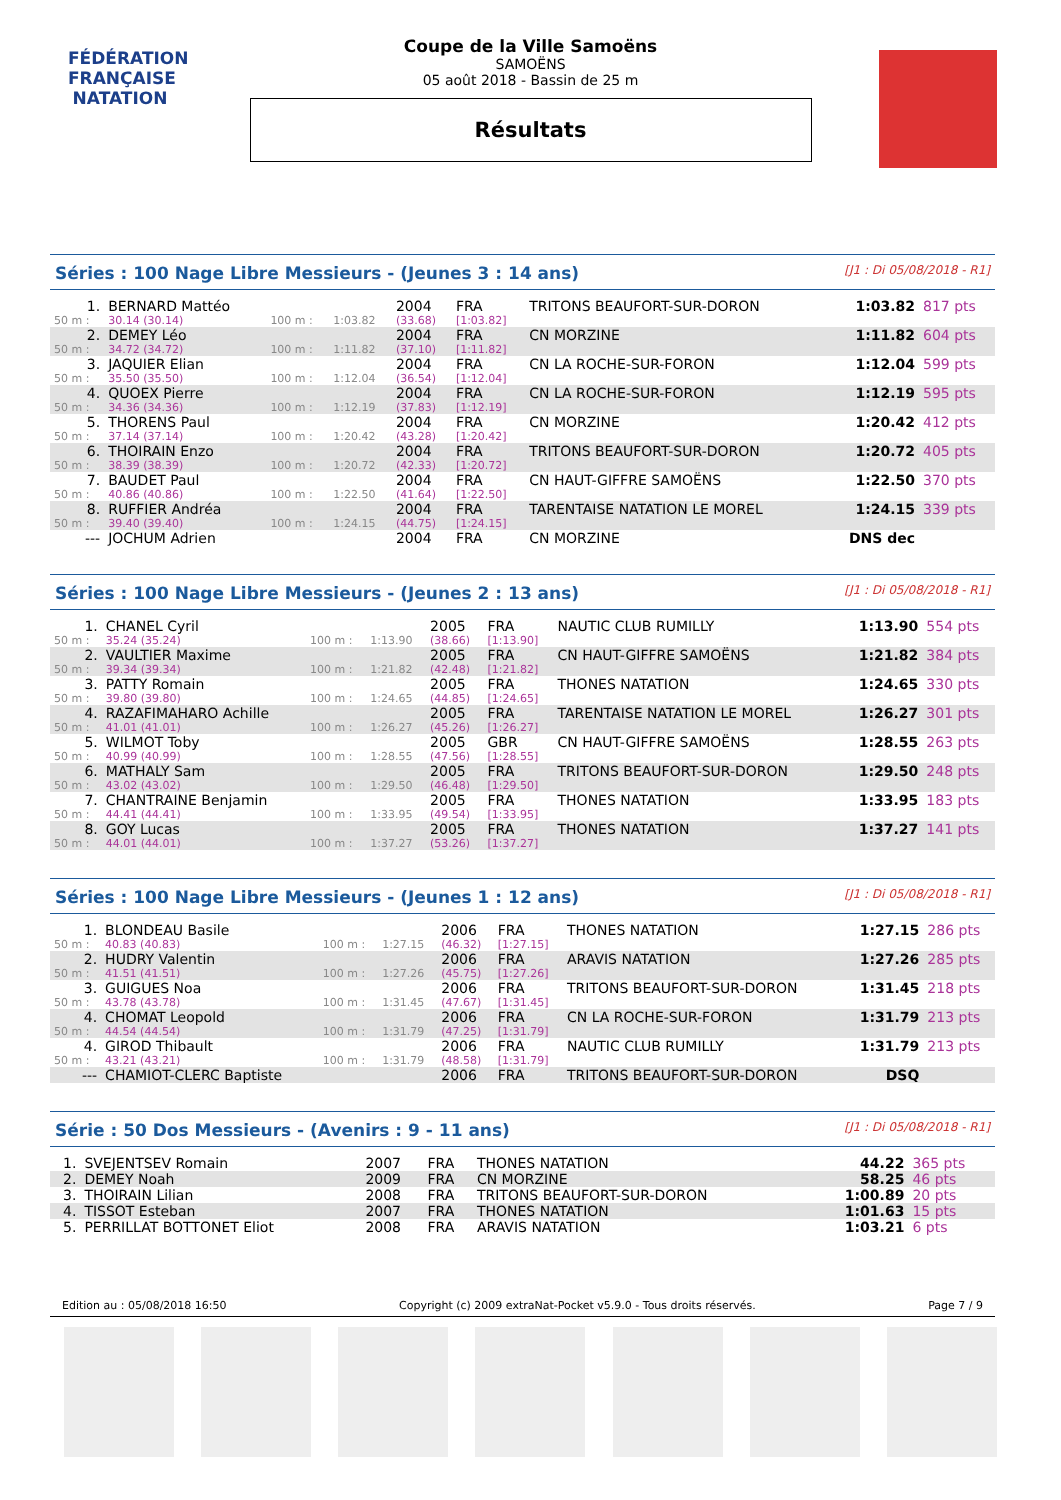FÉDÉRATION FRANÇAISE
NATATION
Coupe de la Ville Samoëns
SAMOËNS
05 août 2018 - Bassin de 25 m
Résultats
Séries : 100 Nage Libre Messieurs - (Jeunes 3 : 14 ans) [J1 : Di 05/08/2018 - R1]
| 1. | BERNARD Mattéo | | | 2004 | FRA | TRITONS BEAUFORT-SUR-DORON | 1:03.82 | 817 pts |
| 50 m : | 30.14 (30.14) | 100 m : | 1:03.82 | (33.68) | [1:03.82] | | | |
| 2. | DEMEY Léo | | | 2004 | FRA | CN MORZINE | 1:11.82 | 604 pts |
| 50 m : | 34.72 (34.72) | 100 m : | 1:11.82 | (37.10) | [1:11.82] | | | |
| 3. | JAQUIER Elian | | | 2004 | FRA | CN LA ROCHE-SUR-FORON | 1:12.04 | 599 pts |
| 50 m : | 35.50 (35.50) | 100 m : | 1:12.04 | (36.54) | [1:12.04] | | | |
| 4. | QUOEX Pierre | | | 2004 | FRA | CN LA ROCHE-SUR-FORON | 1:12.19 | 595 pts |
| 50 m : | 34.36 (34.36) | 100 m : | 1:12.19 | (37.83) | [1:12.19] | | | |
| 5. | THORENS Paul | | | 2004 | FRA | CN MORZINE | 1:20.42 | 412 pts |
| 50 m : | 37.14 (37.14) | 100 m : | 1:20.42 | (43.28) | [1:20.42] | | | |
| 6. | THOIRAIN Enzo | | | 2004 | FRA | TRITONS BEAUFORT-SUR-DORON | 1:20.72 | 405 pts |
| 50 m : | 38.39 (38.39) | 100 m : | 1:20.72 | (42.33) | [1:20.72] | | | |
| 7. | BAUDET Paul | | | 2004 | FRA | CN HAUT-GIFFRE SAMOËNS | 1:22.50 | 370 pts |
| 50 m : | 40.86 (40.86) | 100 m : | 1:22.50 | (41.64) | [1:22.50] | | | |
| 8. | RUFFIER Andréa | | | 2004 | FRA | TARENTAISE NATATION LE MOREL | 1:24.15 | 339 pts |
| 50 m : | 39.40 (39.40) | 100 m : | 1:24.15 | (44.75) | [1:24.15] | | | |
| --- | JOCHUM Adrien | | | 2004 | FRA | CN MORZINE | DNS dec | |
Séries : 100 Nage Libre Messieurs - (Jeunes 2 : 13 ans) [J1 : Di 05/08/2018 - R1]
| 1. | CHANEL Cyril | | | 2005 | FRA | NAUTIC CLUB RUMILLY | 1:13.90 | 554 pts |
| 50 m : | 35.24 (35.24) | 100 m : | 1:13.90 | (38.66) | [1:13.90] | | | |
| 2. | VAULTIER Maxime | | | 2005 | FRA | CN HAUT-GIFFRE SAMOËNS | 1:21.82 | 384 pts |
| 50 m : | 39.34 (39.34) | 100 m : | 1:21.82 | (42.48) | [1:21.82] | | | |
| 3. | PATTY Romain | | | 2005 | FRA | THONES NATATION | 1:24.65 | 330 pts |
| 50 m : | 39.80 (39.80) | 100 m : | 1:24.65 | (44.85) | [1:24.65] | | | |
| 4. | RAZAFIMAHARO Achille | | | 2005 | FRA | TARENTAISE NATATION LE MOREL | 1:26.27 | 301 pts |
| 50 m : | 41.01 (41.01) | 100 m : | 1:26.27 | (45.26) | [1:26.27] | | | |
| 5. | WILMOT Toby | | | 2005 | GBR | CN HAUT-GIFFRE SAMOËNS | 1:28.55 | 263 pts |
| 50 m : | 40.99 (40.99) | 100 m : | 1:28.55 | (47.56) | [1:28.55] | | | |
| 6. | MATHALY Sam | | | 2005 | FRA | TRITONS BEAUFORT-SUR-DORON | 1:29.50 | 248 pts |
| 50 m : | 43.02 (43.02) | 100 m : | 1:29.50 | (46.48) | [1:29.50] | | | |
| 7. | CHANTRAINE Benjamin | | | 2005 | FRA | THONES NATATION | 1:33.95 | 183 pts |
| 50 m : | 44.41 (44.41) | 100 m : | 1:33.95 | (49.54) | [1:33.95] | | | |
| 8. | GOY Lucas | | | 2005 | FRA | THONES NATATION | 1:37.27 | 141 pts |
| 50 m : | 44.01 (44.01) | 100 m : | 1:37.27 | (53.26) | [1:37.27] | | | |
Séries : 100 Nage Libre Messieurs - (Jeunes 1 : 12 ans) [J1 : Di 05/08/2018 - R1]
| 1. | BLONDEAU Basile | | | 2006 | FRA | THONES NATATION | 1:27.15 | 286 pts |
| 50 m : | 40.83 (40.83) | 100 m : | 1:27.15 | (46.32) | [1:27.15] | | | |
| 2. | HUDRY Valentin | | | 2006 | FRA | ARAVIS NATATION | 1:27.26 | 285 pts |
| 50 m : | 41.51 (41.51) | 100 m : | 1:27.26 | (45.75) | [1:27.26] | | | |
| 3. | GUIGUES Noa | | | 2006 | FRA | TRITONS BEAUFORT-SUR-DORON | 1:31.45 | 218 pts |
| 50 m : | 43.78 (43.78) | 100 m : | 1:31.45 | (47.67) | [1:31.45] | | | |
| 4. | CHOMAT Leopold | | | 2006 | FRA | CN LA ROCHE-SUR-FORON | 1:31.79 | 213 pts |
| 50 m : | 44.54 (44.54) | 100 m : | 1:31.79 | (47.25) | [1:31.79] | | | |
| 4. | GIROD Thibault | | | 2006 | FRA | NAUTIC CLUB RUMILLY | 1:31.79 | 213 pts |
| 50 m : | 43.21 (43.21) | 100 m : | 1:31.79 | (48.58) | [1:31.79] | | | |
| --- | CHAMIOT-CLERC Baptiste | | | 2006 | FRA | TRITONS BEAUFORT-SUR-DORON | DSQ | |
Série : 50 Dos Messieurs - (Avenirs : 9 - 11 ans) [J1 : Di 05/08/2018 - R1]
| 1. | SVEJENTSEV Romain | 2007 | FRA | THONES NATATION | 44.22 | 365 pts |
| 2. | DEMEY Noah | 2009 | FRA | CN MORZINE | 58.25 | 46 pts |
| 3. | THOIRAIN Lilian | 2008 | FRA | TRITONS BEAUFORT-SUR-DORON | 1:00.89 | 20 pts |
| 4. | TISSOT Esteban | 2007 | FRA | THONES NATATION | 1:01.63 | 15 pts |
| 5. | PERRILLAT BOTTONET Eliot | 2008 | FRA | ARAVIS NATATION | 1:03.21 | 6 pts |
Edition au : 05/08/2018 16:50 Copyright (c) 2009 extraNat-Pocket v5.9.0 - Tous droits réservés. Page 7 / 9